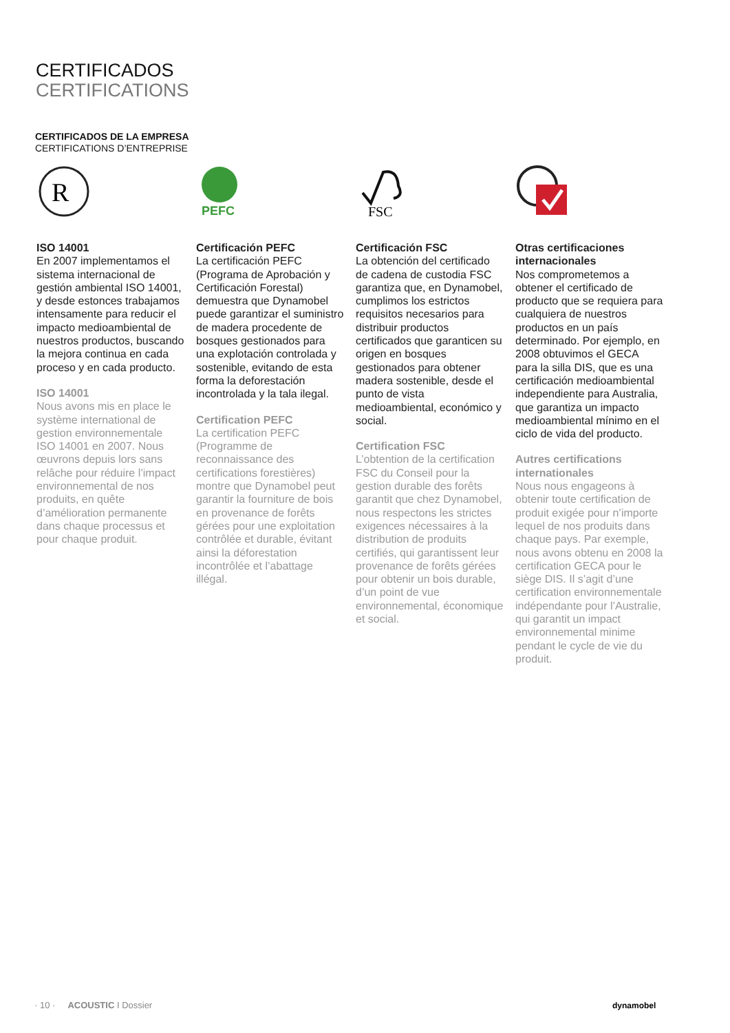CERTIFICADOS
CERTIFICATIONS
CERTIFICADOS DE LA EMPRESA
CERTIFICATIONS D’ENTREPRISE
R
ISO 14001
En 2007 implementamos el sistema internacional de gestión ambiental ISO 14001, y desde estonces trabajamos intensamente para reducir el impacto medioambiental de nuestros productos, buscando la mejora continua en cada proceso y en cada producto.
ISO 14001
Nous avons mis en place le système international de gestion environnementale ISO 14001 en 2007. Nous œuvrons depuis lors sans relâche pour réduire l’impact environnemental de nos produits, en quête d’amélioration permanente dans chaque processus et pour chaque produit.
PEFC
Certificación PEFC
La certificación PEFC (Programa de Aprobación y Certificación Forestal) demuestra que Dynamobel puede garantizar el suministro de madera procedente de bosques gestionados para una explotación controlada y sostenible, evitando de esta forma la deforestación incontrolada y la tala ilegal.
Certification PEFC
La certification PEFC (Programme de reconnaissance des certifications forestières) montre que Dynamobel peut garantir la fourniture de bois en provenance de forêts gérées pour une exploitation contrôlée et durable, évitant ainsi la déforestation incontrôlée et l’abattage illégal.
FSC
Certificación FSC
La obtención del certificado de cadena de custodia FSC garantiza que, en Dynamobel, cumplimos los estrictos requisitos necesarios para distribuir productos certificados que garanticen su origen en bosques gestionados para obtener madera sostenible, desde el punto de vista medioambiental, económico y social.
Certification FSC
L’obtention de la certification FSC du Conseil pour la gestion durable des forêts garantit que chez Dynamobel, nous respectons les strictes exigences nécessaires à la distribution de produits certifiés, qui garantissent leur provenance de forêts gérées pour obtenir un bois durable, d’un point de vue environnemental, économique et social.
Otras certificaciones internacionales
Nos comprometemos a obtener el certificado de producto que se requiera para cualquiera de nuestros productos en un país determinado. Por ejemplo, en 2008 obtuvimos el GECA para la silla DIS, que es una certificación medioambiental independiente para Australia, que garantiza un impacto medioambiental mínimo en el ciclo de vida del producto.
Autres certifications internationales
Nous nous engageons à obtenir toute certification de produit exigée pour n’importe lequel de nos produits dans chaque pays. Par exemple, nous avons obtenu en 2008 la certification GECA pour le siège DIS. Il s’agit d’une certification environnementale indépendante pour l’Australie, qui garantit un impact environnemental minime pendant le cycle de vie du produit.
· 10 · ACOUSTIC I Dossier dynamobel